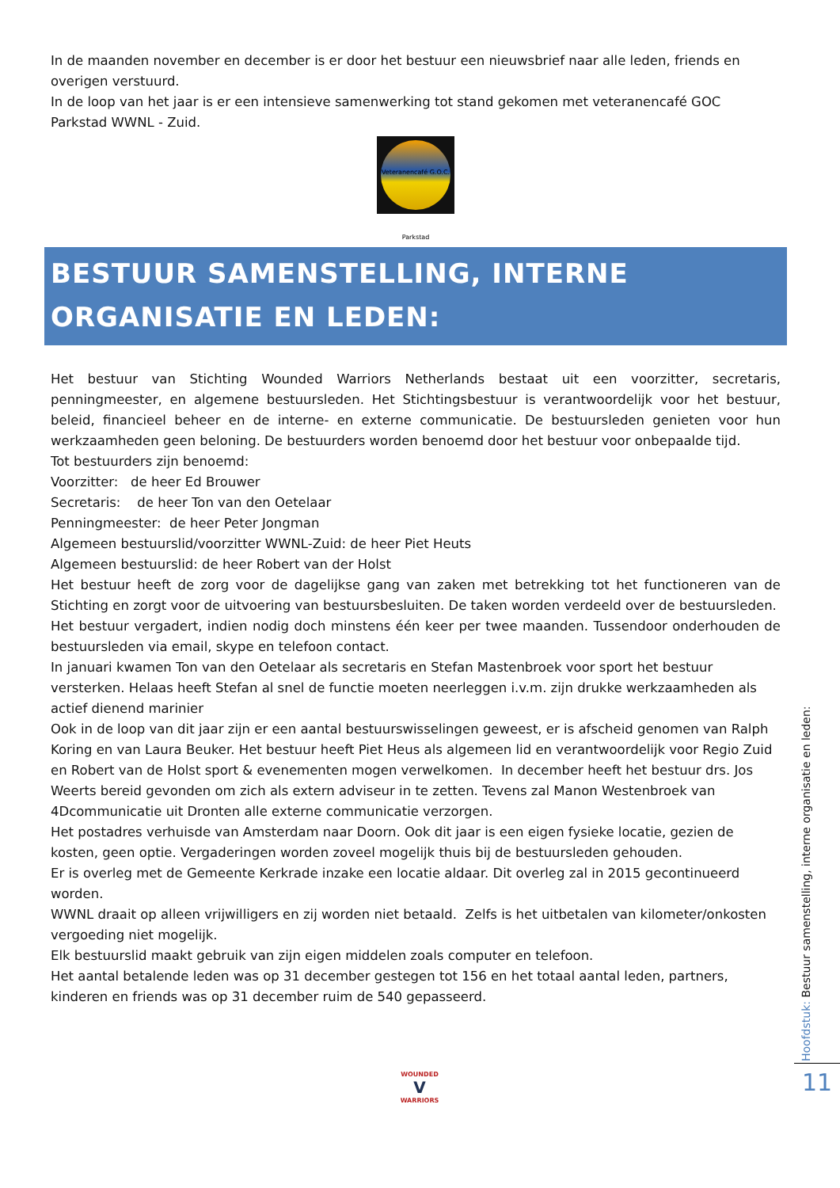In de maanden november en december is er door het bestuur een nieuwsbrief naar alle leden, friends en overigen verstuurd.
In de loop van het jaar is er een intensieve samenwerking tot stand gekomen met veteranencafé GOC Parkstad WWNL - Zuid.
Veteranencafé G.O.C. Parkstad
BESTUUR SAMENSTELLING, INTERNE ORGANISATIE EN LEDEN:
Het bestuur van Stichting Wounded Warriors Netherlands bestaat uit een voorzitter, secretaris, penningmeester, en algemene bestuursleden. Het Stichtingsbestuur is verantwoordelijk voor het bestuur, beleid, financieel beheer en de interne- en externe communicatie. De bestuursleden genieten voor hun werkzaamheden geen beloning. De bestuurders worden benoemd door het bestuur voor onbepaalde tijd.
Tot bestuurders zijn benoemd:
Voorzitter: de heer Ed Brouwer
Secretaris: de heer Ton van den Oetelaar
Penningmeester: de heer Peter Jongman
Algemeen bestuurslid/voorzitter WWNL-Zuid: de heer Piet Heuts
Algemeen bestuurslid: de heer Robert van der Holst
Het bestuur heeft de zorg voor de dagelijkse gang van zaken met betrekking tot het functioneren van de Stichting en zorgt voor de uitvoering van bestuursbesluiten. De taken worden verdeeld over de bestuursleden.
Het bestuur vergadert, indien nodig doch minstens één keer per twee maanden. Tussendoor onderhouden de bestuursleden via email, skype en telefoon contact.
In januari kwamen Ton van den Oetelaar als secretaris en Stefan Mastenbroek voor sport het bestuur versterken. Helaas heeft Stefan al snel de functie moeten neerleggen i.v.m. zijn drukke werkzaamheden als actief dienend marinier
Ook in de loop van dit jaar zijn er een aantal bestuurswisselingen geweest, er is afscheid genomen van Ralph Koring en van Laura Beuker. Het bestuur heeft Piet Heus als algemeen lid en verantwoordelijk voor Regio Zuid en Robert van de Holst sport & evenementen mogen verwelkomen. In december heeft het bestuur drs. Jos Weerts bereid gevonden om zich als extern adviseur in te zetten. Tevens zal Manon Westenbroek van 4Dcommunicatie uit Dronten alle externe communicatie verzorgen.
Het postadres verhuisde van Amsterdam naar Doorn. Ook dit jaar is een eigen fysieke locatie, gezien de kosten, geen optie. Vergaderingen worden zoveel mogelijk thuis bij de bestuursleden gehouden.
Er is overleg met de Gemeente Kerkrade inzake een locatie aldaar. Dit overleg zal in 2015 gecontinueerd worden.
WWNL draait op alleen vrijwilligers en zij worden niet betaald. Zelfs is het uitbetalen van kilometer/onkosten vergoeding niet mogelijk.
Elk bestuurslid maakt gebruik van zijn eigen middelen zoals computer en telefoon.
Het aantal betalende leden was op 31 december gestegen tot 156 en het totaal aantal leden, partners, kinderen en friends was op 31 december ruim de 540 gepasseerd.
Hoofdstuk: Bestuur samenstelling, interne organisatie en leden:
11
WOUNDED
V
WARRIORS